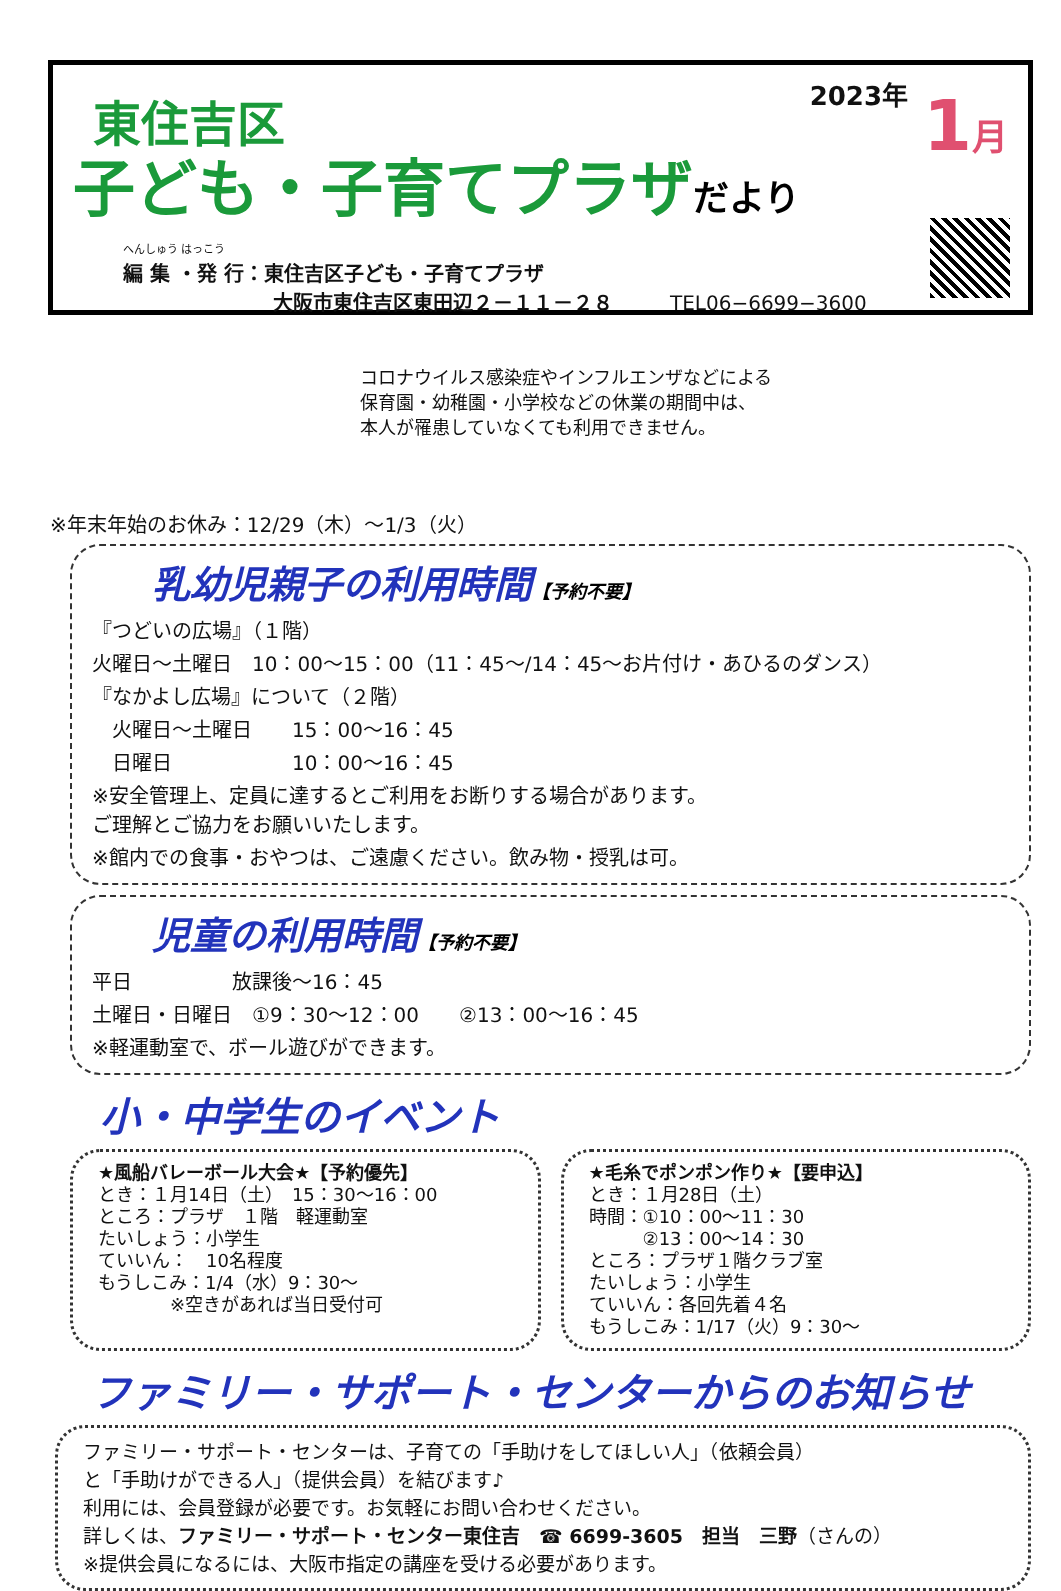東住吉区
子ども・子育てプラザだより
へんしゅう はっこう
編 集 ・発 行：東住吉区子ども・子育てプラザ
大阪市東住吉区東田辺２－１１－２８ TEL06−6699−3600
2023年 1月
コロナウイルス感染症やインフルエンザなどによる
保育園・幼稚園・小学校などの休業の期間中は、
本人が罹患していなくても利用できません。
※年末年始のお休み：12/29（木）～1/3（火）
乳幼児親子の利用時間【予約不要】
『つどいの広場』（１階）
火曜日～土曜日　10：00～15：00（11：45～/14：45～お片付け・あひるのダンス）
『なかよし広場』について（２階）
　火曜日～土曜日　　15：00～16：45
　日曜日　　　　　　10：00～16：45
※安全管理上、定員に達するとご利用をお断りする場合があります。
ご理解とご協力をお願いいたします。
※館内での食事・おやつは、ご遠慮ください。飲み物・授乳は可。
児童の利用時間【予約不要】
平日　　　　　放課後～16：45
土曜日・日曜日　①9：30～12：00　　②13：00～16：45
※軽運動室で、ボール遊びができます。
小・中学生のイベント
★風船バレーボール大会★【予約優先】
とき：１月14日（土）　15：30～16：00
ところ：プラザ　１階　軽運動室
たいしょう：小学生
ていいん：　10名程度
もうしこみ：1/4（水）9：30～
　　　　※空きがあれば当日受付可
★毛糸でポンポン作り★【要申込】
とき：１月28日（土）
時間：①10：00～11：30
　　　②13：00～14：30
ところ：プラザ１階クラブ室
たいしょう：小学生
ていいん：各回先着４名
もうしこみ：1/17（火）9：30～
ファミリー・サポート・センターからのお知らせ
ファミリー・サポート・センターは、子育ての「手助けをしてほしい人」（依頼会員）
と「手助けができる人」（提供会員）を結びます♪
利用には、会員登録が必要です。お気軽にお問い合わせください。
詳しくは、ファミリー・サポート・センター東住吉　☎ 6699-3605　担当　三野（さんの）
※提供会員になるには、大阪市指定の講座を受ける必要があります。